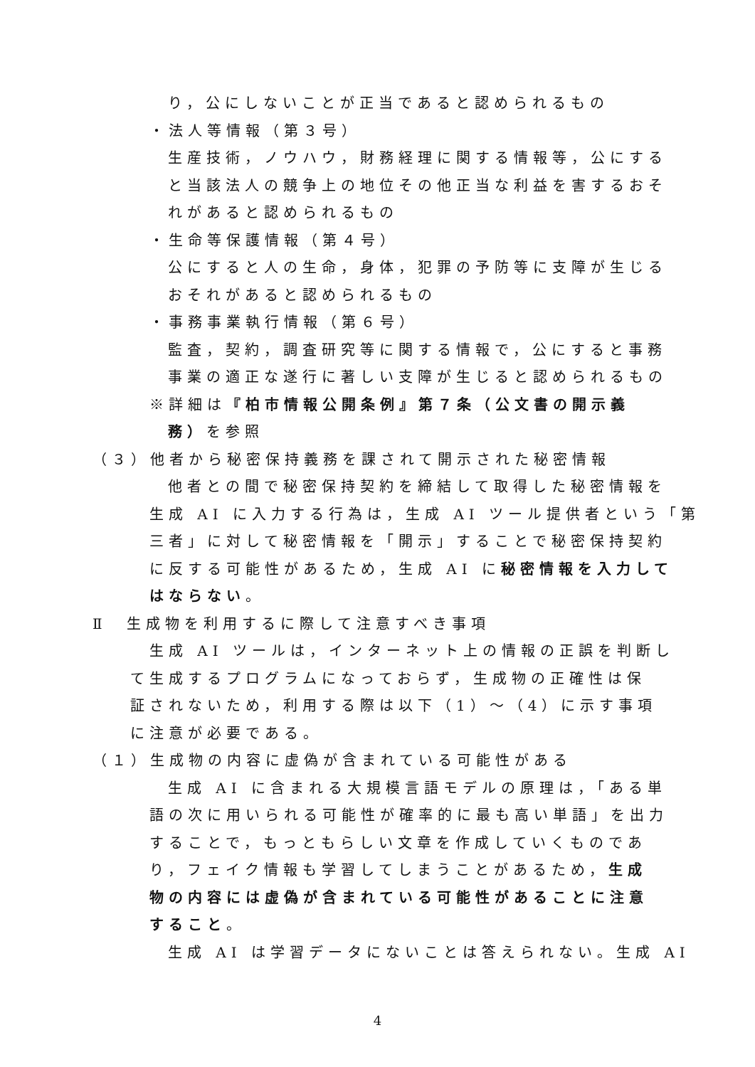り，公にしないことが正当であると認められるもの
・法人等情報（第３号）
生産技術，ノウハウ，財務経理に関する情報等，公にする
と当該法人の競争上の地位その他正当な利益を害するおそ
れがあると認められるもの
・生命等保護情報（第４号）
公にすると人の生命，身体，犯罪の予防等に支障が生じる
おそれがあると認められるもの
・事務事業執行情報（第６号）
監査，契約，調査研究等に関する情報で，公にすると事務
事業の適正な遂行に著しい支障が生じると認められるもの
※詳細は『柏市情報公開条例』第７条（公文書の開示義
務）を参照
（３）他者から秘密保持義務を課されて開示された秘密情報
他者との間で秘密保持契約を締結して取得した秘密情報を
生成 AI に入力する行為は，生成 AI ツール提供者という「第
三者」に対して秘密情報を「開示」することで秘密保持契約
に反する可能性があるため，生成 AI に秘密情報を入力して
はならない。
Ⅱ　生成物を利用するに際して注意すべき事項
生成 AI ツールは，インターネット上の情報の正誤を判断し
て生成するプログラムになっておらず，生成物の正確性は保
証されないため，利用する際は以下（1）～（4）に示す事項
に注意が必要である。
（１）生成物の内容に虚偽が含まれている可能性がある
生成 AI に含まれる大規模言語モデルの原理は，「ある単
語の次に用いられる可能性が確率的に最も高い単語」を出力
することで，もっともらしい文章を作成していくものであ
り，フェイク情報も学習してしまうことがあるため，生成
物の内容には虚偽が含まれている可能性があることに注意
すること。
生成 AI は学習データにないことは答えられない。生成 AI
4